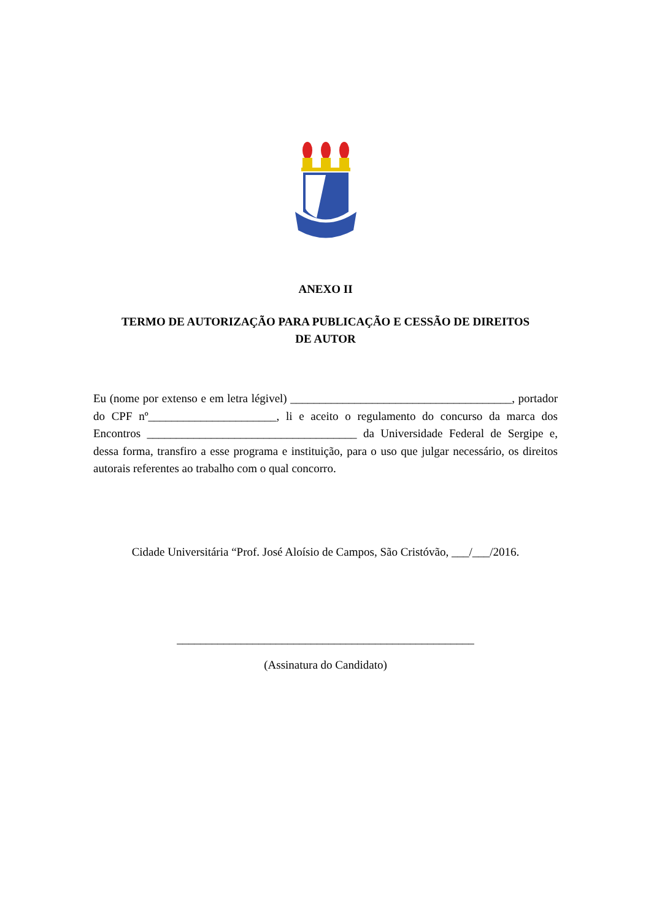ANEXO II
TERMO DE AUTORIZAÇÃO PARA PUBLICAÇÃO E CESSÃO DE DIREITOS
DE AUTOR
Eu (nome por extenso e em letra légivel) ______________________________________, portador do CPF nº______________________, li e aceito o regulamento do concurso da marca dos Encontros ____________________________________ da Universidade Federal de Sergipe e, dessa forma, transfiro a esse programa e instituição, para o uso que julgar necessário, os direitos autorais referentes ao trabalho com o qual concorro.
Cidade Universitária “Prof. José Aloísio de Campos, São Cristóvão, ___/___/2016.
___________________________________________________
(Assinatura do Candidato)